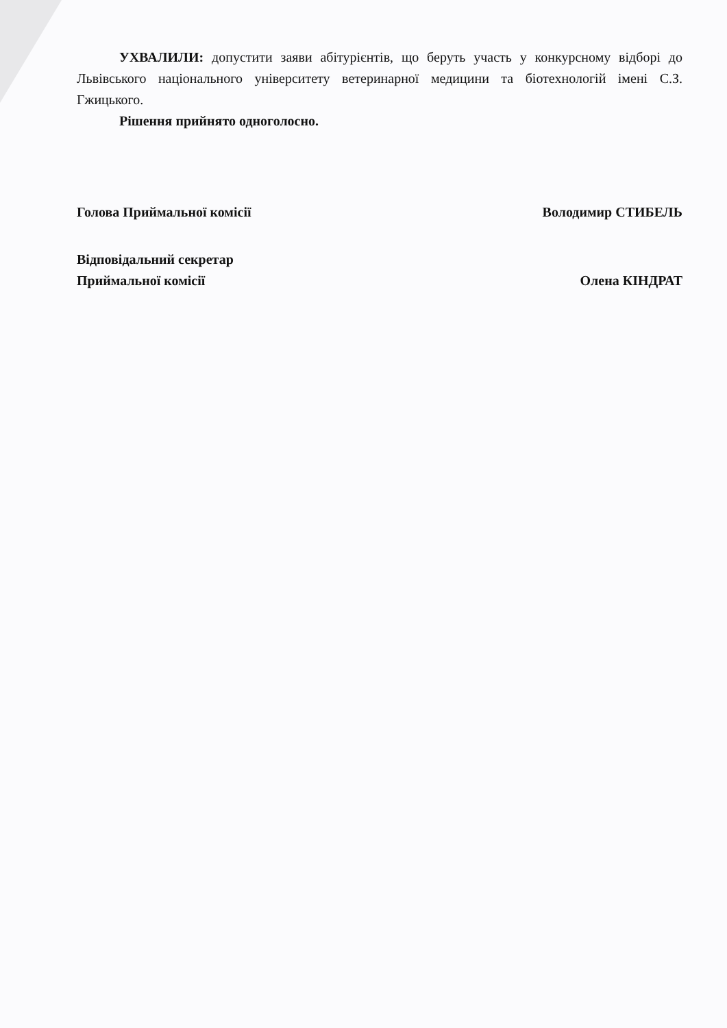УХВАЛИЛИ: допустити заяви абітурієнтів, що беруть участь у конкурсному відборі до Львівського національного університету ветеринарної медицини та біотехнологій імені С.З. Гжицького.
Рішення прийнято одноголосно.
Голова Приймальної комісії Володимир СТИБЕЛЬ
Відповідальний секретар
Приймальної комісії Олена КІНДРАТ